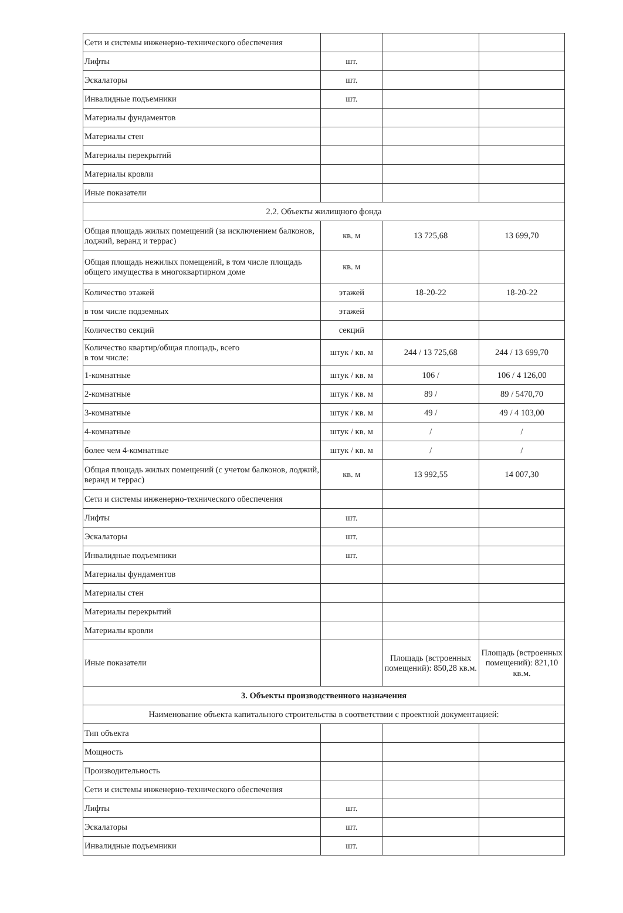| Сети и системы инженерно-технического обеспечения | | | |
| Лифты | шт. | | |
| Эскалаторы | шт. | | |
| Инвалидные подъемники | шт. | | |
| Материалы фундаментов | | | |
| Материалы стен | | | |
| Материалы перекрытий | | | |
| Материалы кровли | | | |
| Иные показатели | | | |
| 2.2. Объекты жилищного фонда | | | |
| Общая площадь жилых помещений (за исключением балконов, лоджий, веранд и террас) | кв. м | 13 725,68 | 13 699,70 |
| Общая площадь нежилых помещений, в том числе площадь общего имущества в многоквартирном доме | кв. м | | |
| Количество этажей | этажей | 18-20-22 | 18-20-22 |
| в том числе подземных | этажей | | |
| Количество секций | секций | | |
| Количество квартир/общая площадь, всего в том числе: | штук / кв. м | 244 / 13 725,68 | 244 / 13 699,70 |
| 1-комнатные | штук / кв. м | 106 / | 106 / 4 126,00 |
| 2-комнатные | штук / кв. м | 89 / | 89 / 5470,70 |
| 3-комнатные | штук / кв. м | 49 / | 49 / 4 103,00 |
| 4-комнатные | штук / кв. м | / | / |
| более чем 4-комнатные | штук / кв. м | / | / |
| Общая площадь жилых помещений (с учетом балконов, лоджий, веранд и террас) | кв. м | 13 992,55 | 14 007,30 |
| Сети и системы инженерно-технического обеспечения | | | |
| Лифты | шт. | | |
| Эскалаторы | шт. | | |
| Инвалидные подъемники | шт. | | |
| Материалы фундаментов | | | |
| Материалы стен | | | |
| Материалы перекрытий | | | |
| Материалы кровли | | | |
| Иные показатели | | Площадь (встроенных помещений): 850,28 кв.м. | Площадь (встроенных помещений): 821,10 кв.м. |
| 3. Объекты производственного назначения | | | |
| Наименование объекта капитального строительства в соответствии с проектной документацией: | | | |
| Тип объекта | | | |
| Мощность | | | |
| Производительность | | | |
| Сети и системы инженерно-технического обеспечения | | | |
| Лифты | шт. | | |
| Эскалаторы | шт. | | |
| Инвалидные подъемники | шт. | | |